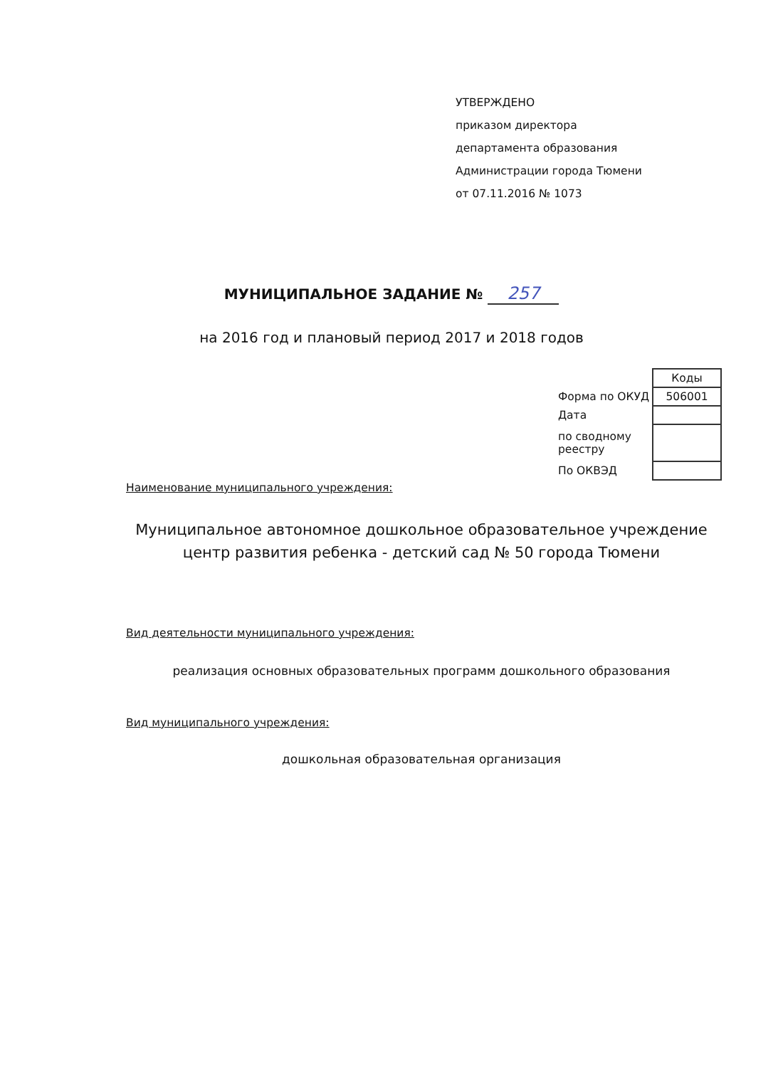УТВЕРЖДЕНО
приказом директора
департамента образования
Администрации города Тюмени
от 07.11.2016 № 1073
МУНИЦИПАЛЬНОЕ ЗАДАНИЕ № 257
на 2016 год и плановый период 2017 и 2018 годов
| | Коды |
| Форма по ОКУД | 506001 |
| Дата | |
| по сводному реестру | |
| По ОКВЭД | |
Наименование муниципального учреждения:
Муниципальное автономное дошкольное образовательное учреждение
центр развития ребенка - детский сад № 50 города Тюмени
Вид деятельности муниципального учреждения:
реализация основных образовательных программ дошкольного образования
Вид муниципального учреждения:
дошкольная образовательная организация